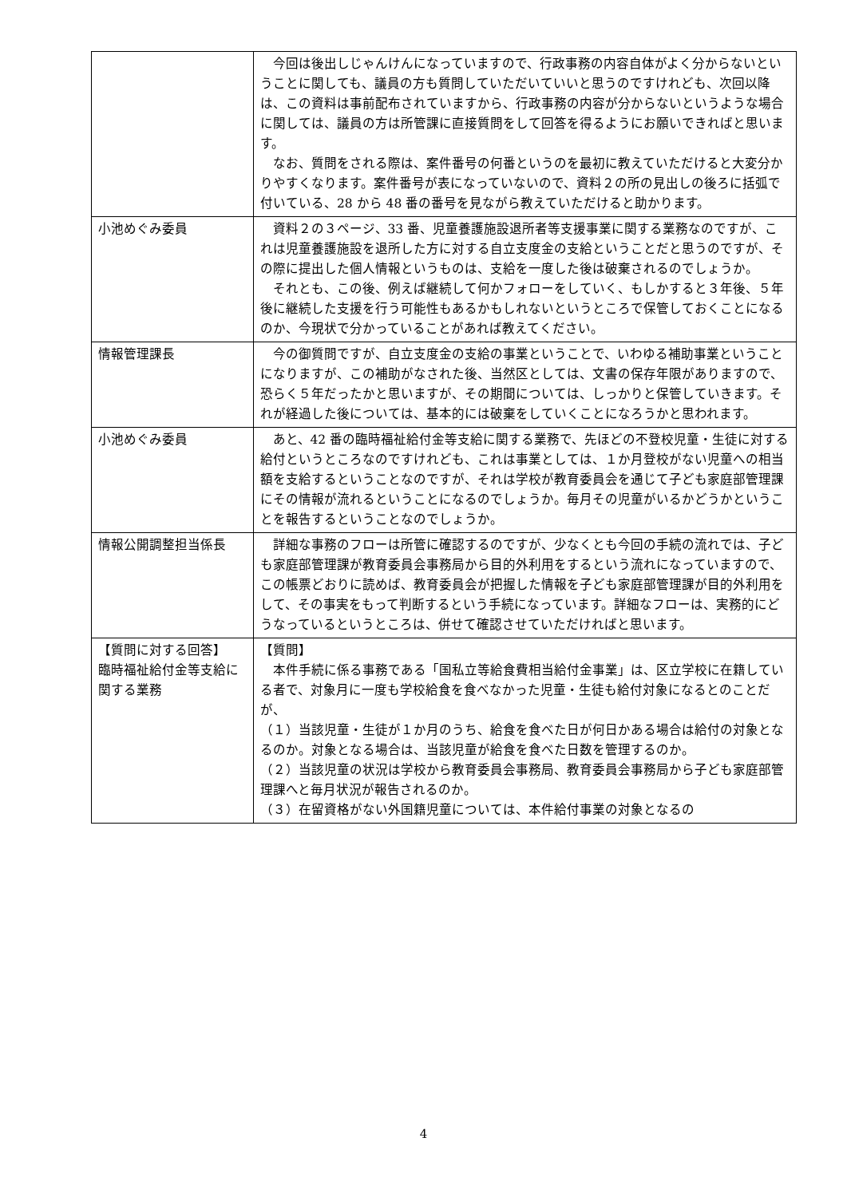| | 今回は後出しじゃんけんになっていますので、行政事務の内容自体がよく分からないということに関しても、議員の方も質問していただいていいと思うのですけれども、次回以降は、この資料は事前配布されていますから、行政事務の内容が分からないというような場合に関しては、議員の方は所管課に直接質問をして回答を得るようにお願いできればと思います。 なお、質問をされる際は、案件番号の何番というのを最初に教えていただけると大変分かりやすくなります。案件番号が表になっていないので、資料２の所の見出しの後ろに括弧で付いている、28 から 48 番の番号を見ながら教えていただけると助かります。 |
| 小池めぐみ委員 | 資料２の３ページ、33 番、児童養護施設退所者等支援事業に関する業務なのですが、これは児童養護施設を退所した方に対する自立支度金の支給ということだと思うのですが、その際に提出した個人情報というものは、支給を一度した後は破棄されるのでしょうか。 それとも、この後、例えば継続して何かフォローをしていく、もしかすると３年後、５年後に継続した支援を行う可能性もあるかもしれないというところで保管しておくことになるのか、今現状で分かっていることがあれば教えてください。 |
| 情報管理課長 | 今の御質問ですが、自立支度金の支給の事業ということで、いわゆる補助事業ということになりますが、この補助がなされた後、当然区としては、文書の保存年限がありますので、恐らく５年だったかと思いますが、その期間については、しっかりと保管していきます。それが経過した後については、基本的には破棄をしていくことになろうかと思われます。 |
| 小池めぐみ委員 | あと、42 番の臨時福祉給付金等支給に関する業務で、先ほどの不登校児童・生徒に対する給付というところなのですけれども、これは事業としては、１か月登校がない児童への相当額を支給するということなのですが、それは学校が教育委員会を通じて子ども家庭部管理課にその情報が流れるということになるのでしょうか。毎月その児童がいるかどうかということを報告するということなのでしょうか。 |
| 情報公開調整担当係長 | 詳細な事務のフローは所管に確認するのですが、少なくとも今回の手続の流れでは、子ども家庭部管理課が教育委員会事務局から目的外利用をするという流れになっていますので、この帳票どおりに読めば、教育委員会が把握した情報を子ども家庭部管理課が目的外利用をして、その事実をもって判断するという手続になっています。詳細なフローは、実務的にどうなっているというところは、併せて確認させていただければと思います。 |
| 【質問に対する回答】 臨時福祉給付金等支給に関する業務 | 【質問】 本件手続に係る事務である「国私立等給食費相当給付金事業」は、区立学校に在籍している者で、対象月に一度も学校給食を食べなかった児童・生徒も給付対象になるとのことだが、 （１）当該児童・生徒が１か月のうち、給食を食べた日が何日かある場合は給付の対象となるのか。対象となる場合は、当該児童が給食を食べた日数を管理するのか。 （２）当該児童の状況は学校から教育委員会事務局、教育委員会事務局から子ども家庭部管理課へと毎月状況が報告されるのか。 （３）在留資格がない外国籍児童については、本件給付事業の対象となるの |
4